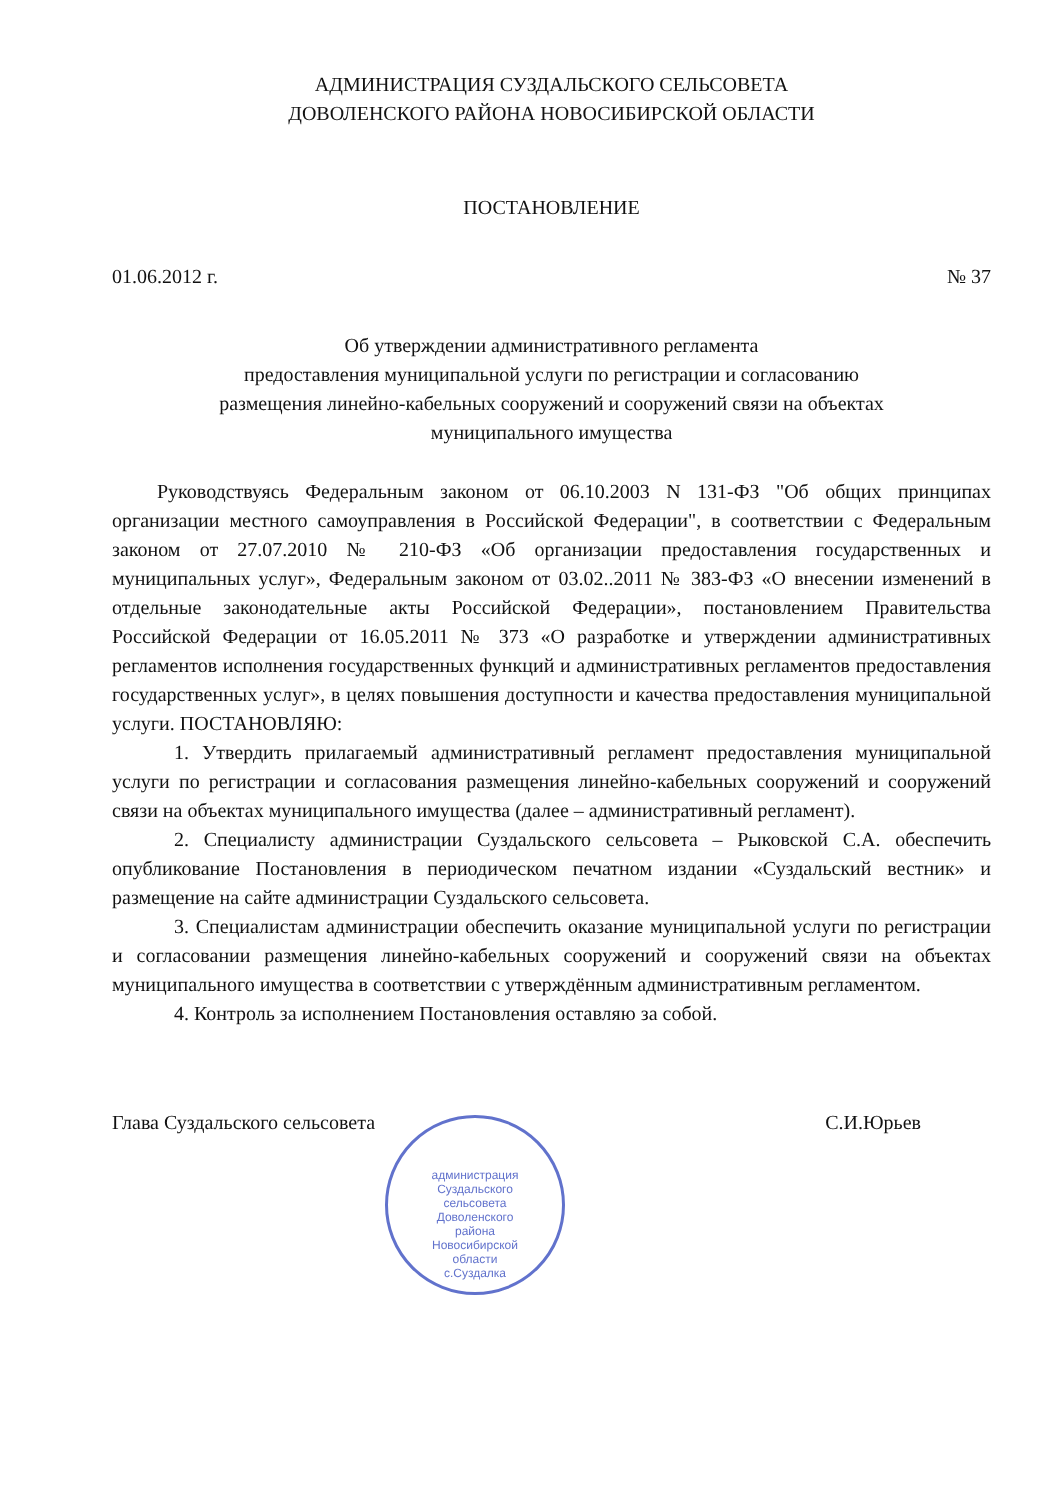АДМИНИСТРАЦИЯ СУЗДАЛЬСКОГО СЕЛЬСОВЕТА
ДОВОЛЕНСКОГО РАЙОНА НОВОСИБИРСКОЙ ОБЛАСТИ
ПОСТАНОВЛЕНИЕ
01.06.2012 г. № 37
Об утверждении административного регламента
предоставления муниципальной услуги по регистрации и согласованию
размещения линейно-кабельных сооружений и сооружений связи на объектах
муниципального имущества
Руководствуясь Федеральным законом от 06.10.2003 N 131-ФЗ "Об общих принципах организации местного самоуправления в Российской Федерации", в соответствии с Федеральным законом от 27.07.2010 № 210-ФЗ «Об организации предоставления государственных и муниципальных услуг», Федеральным законом от 03.02..2011 № 383-ФЗ «О внесении изменений в отдельные законодательные акты Российской Федерации», постановлением Правительства Российской Федерации от 16.05.2011 № 373 «О разработке и утверждении административных регламентов исполнения государственных функций и административных регламентов предоставления государственных услуг», в целях повышения доступности и качества предоставления муниципальной услуги. ПОСТАНОВЛЯЮ:
1. Утвердить прилагаемый административный регламент предоставления муниципальной услуги по регистрации и согласования размещения линейно-кабельных сооружений и сооружений связи на объектах муниципального имущества (далее – административный регламент).
2. Специалисту администрации Суздальского сельсовета – Рыковской С.А. обеспечить опубликование Постановления в периодическом печатном издании «Суздальский вестник» и размещение на сайте администрации Суздальского сельсовета.
3. Специалистам администрации обеспечить оказание муниципальной услуги по регистрации и согласовании размещения линейно-кабельных сооружений и сооружений связи на объектах муниципального имущества в соответствии с утверждённым административным регламентом.
4. Контроль за исполнением Постановления оставляю за собой.
Глава Суздальского сельсовета С.И.Юрьев
администрация
Суздальского
сельсовета
Доволенского
района
Новосибирской
области
с.Суздалка